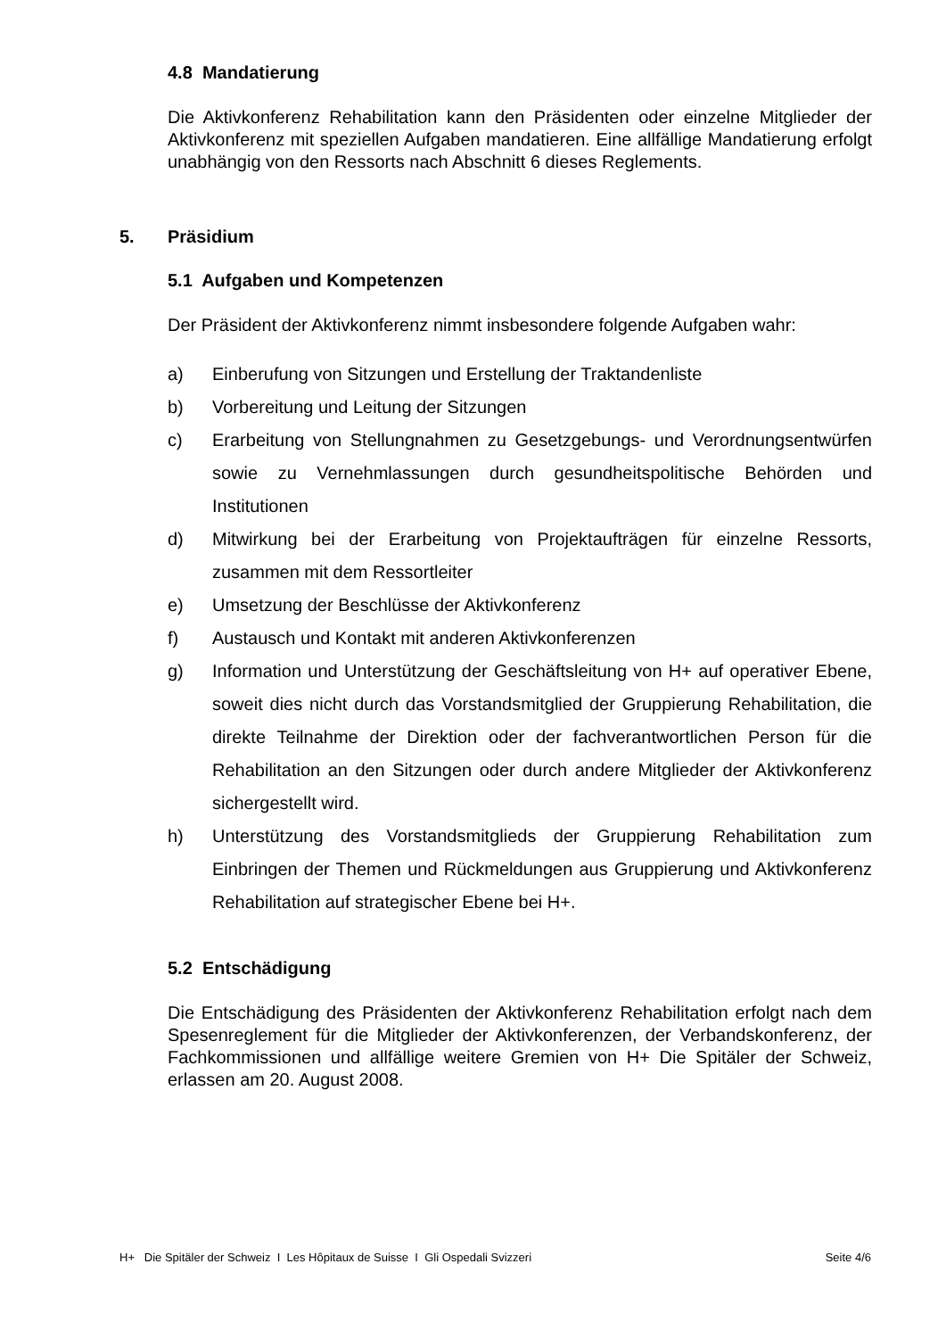4.8 Mandatierung
Die Aktivkonferenz Rehabilitation kann den Präsidenten oder einzelne Mitglieder der Aktivkonferenz mit speziellen Aufgaben mandatieren. Eine allfällige Mandatierung erfolgt unabhängig von den Ressorts nach Abschnitt 6 dieses Reglements.
5. Präsidium
5.1 Aufgaben und Kompetenzen
Der Präsident der Aktivkonferenz nimmt insbesondere folgende Aufgaben wahr:
a) Einberufung von Sitzungen und Erstellung der Traktandenliste
b) Vorbereitung und Leitung der Sitzungen
c) Erarbeitung von Stellungnahmen zu Gesetzgebungs- und Verordnungsentwürfen sowie zu Vernehmlassungen durch gesundheitspolitische Behörden und Institutionen
d) Mitwirkung bei der Erarbeitung von Projektaufträgen für einzelne Ressorts, zusammen mit dem Ressortleiter
e) Umsetzung der Beschlüsse der Aktivkonferenz
f) Austausch und Kontakt mit anderen Aktivkonferenzen
g) Information und Unterstützung der Geschäftsleitung von H+ auf operativer Ebene, soweit dies nicht durch das Vorstandsmitglied der Gruppierung Rehabilitation, die direkte Teilnahme der Direktion oder der fachverantwortlichen Person für die Rehabilitation an den Sitzungen oder durch andere Mitglieder der Aktivkonferenz sichergestellt wird.
h) Unterstützung des Vorstandsmitglieds der Gruppierung Rehabilitation zum Einbringen der Themen und Rückmeldungen aus Gruppierung und Aktivkonferenz Rehabilitation auf strategischer Ebene bei H+.
5.2 Entschädigung
Die Entschädigung des Präsidenten der Aktivkonferenz Rehabilitation erfolgt nach dem Spesenreglement für die Mitglieder der Aktivkonferenzen, der Verbandskonferenz, der Fachkommissionen und allfällige weitere Gremien von H+ Die Spitäler der Schweiz, erlassen am 20. August 2008.
H+ Die Spitäler der Schweiz I Les Hôpitaux de Suisse I Gli Ospedali Svizzeri Seite 4/6